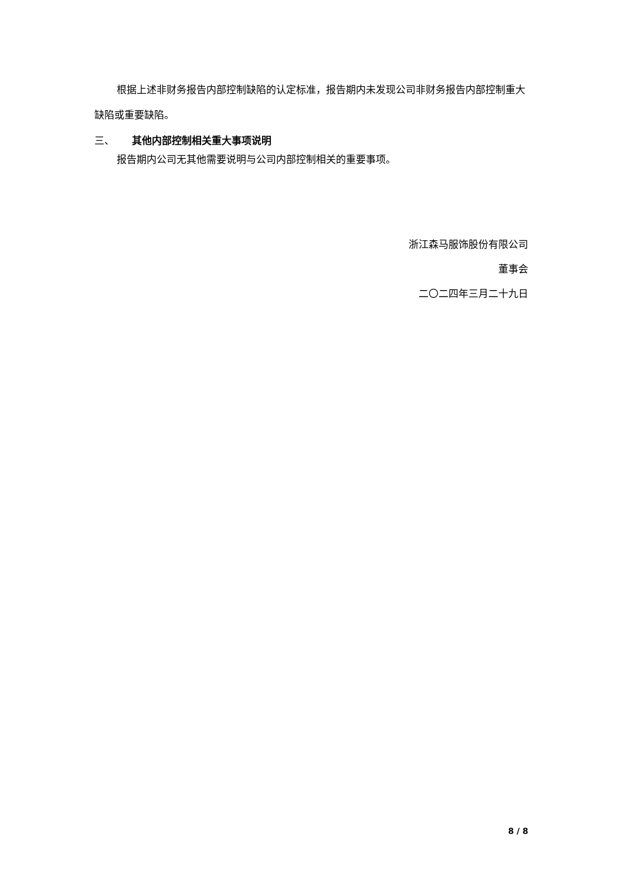根据上述非财务报告内部控制缺陷的认定标准，报告期内未发现公司非财务报告内部控制重大缺陷或重要缺陷。
三、 其他内部控制相关重大事项说明
报告期内公司无其他需要说明与公司内部控制相关的重要事项。
浙江森马服饰股份有限公司
董事会
二〇二四年三月二十九日
8 / 8